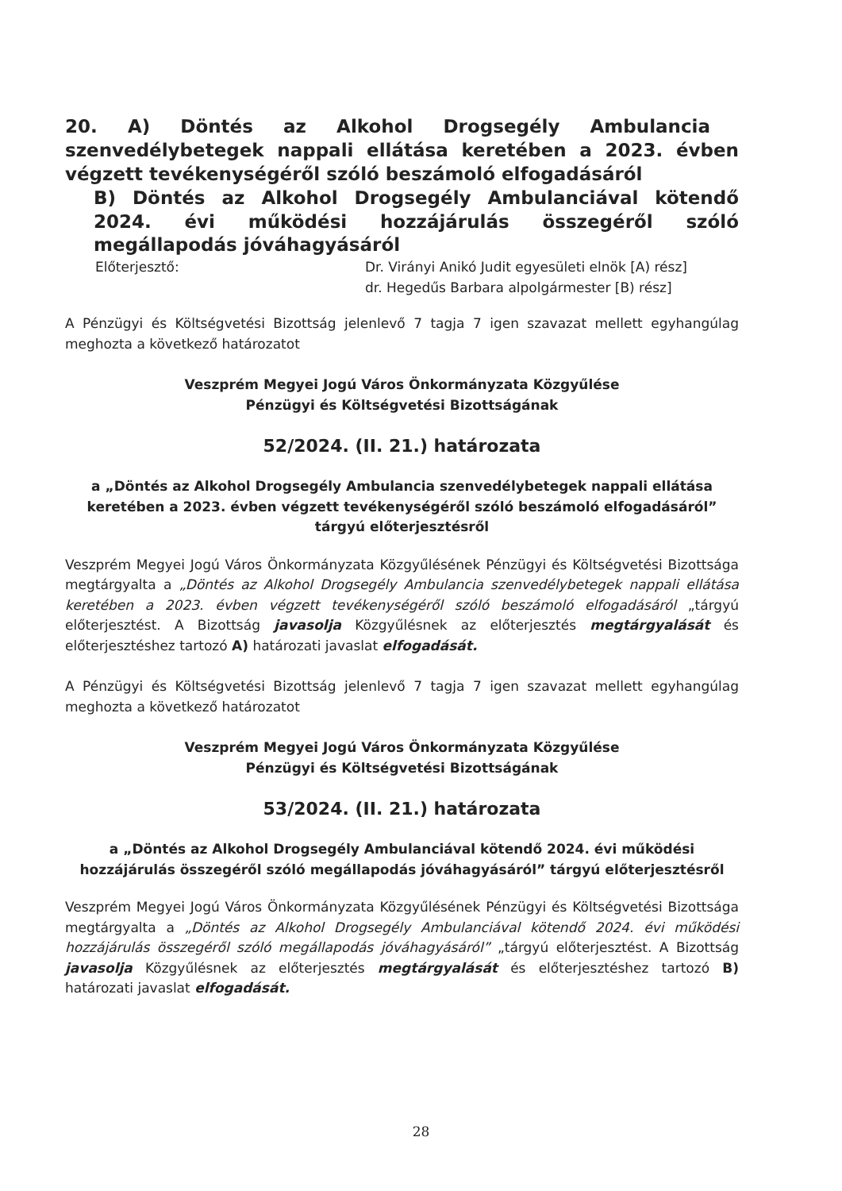20. A) Döntés az Alkohol Drogsegély Ambulancia szenvedélybetegek nappali ellátása keretében a 2023. évben végzett tevékenységéről szóló beszámoló elfogadásáról
B) Döntés az Alkohol Drogsegély Ambulanciával kötendő 2024. évi működési hozzájárulás összegéről szóló megállapodás jóváhagyásáról
Előterjesztő: Dr. Virányi Anikó Judit egyesületi elnök [A) rész]
dr. Hegedűs Barbara alpolgármester [B) rész]
A Pénzügyi és Költségvetési Bizottság jelenlevő 7 tagja 7 igen szavazat mellett egyhangúlag meghozta a következő határozatot
Veszprém Megyei Jogú Város Önkormányzata Közgyűlése
Pénzügyi és Költségvetési Bizottságának
52/2024. (II. 21.) határozata
a „Döntés az Alkohol Drogsegély Ambulancia szenvedélybetegek nappali ellátása keretében a 2023. évben végzett tevékenységéről szóló beszámoló elfogadásáról” tárgyú előterjesztésről
Veszprém Megyei Jogú Város Önkormányzata Közgyűlésének Pénzügyi és Költségvetési Bizottsága megtárgyalta a „Döntés az Alkohol Drogsegély Ambulancia szenvedélybetegek nappali ellátása keretében a 2023. évben végzett tevékenységéről szóló beszámoló elfogadásáról „tárgyú előterjesztést. A Bizottság javasolja Közgyűlésnek az előterjesztés megtárgyalását és előterjesztéshez tartozó A) határozati javaslat elfogadását.
A Pénzügyi és Költségvetési Bizottság jelenlevő 7 tagja 7 igen szavazat mellett egyhangúlag meghozta a következő határozatot
Veszprém Megyei Jogú Város Önkormányzata Közgyűlése
Pénzügyi és Költségvetési Bizottságának
53/2024. (II. 21.) határozata
a „Döntés az Alkohol Drogsegély Ambulanciával kötendő 2024. évi működési hozzájárulás összegéről szóló megállapodás jóváhagyásáról” tárgyú előterjesztésről
Veszprém Megyei Jogú Város Önkormányzata Közgyűlésének Pénzügyi és Költségvetési Bizottsága megtárgyalta a „Döntés az Alkohol Drogsegély Ambulanciával kötendő 2024. évi működési hozzájárulás összegéről szóló megállapodás jóváhagyásáról” „tárgyú előterjesztést. A Bizottság javasolja Közgyűlésnek az előterjesztés megtárgyalását és előterjesztéshez tartozó B) határozati javaslat elfogadását.
28